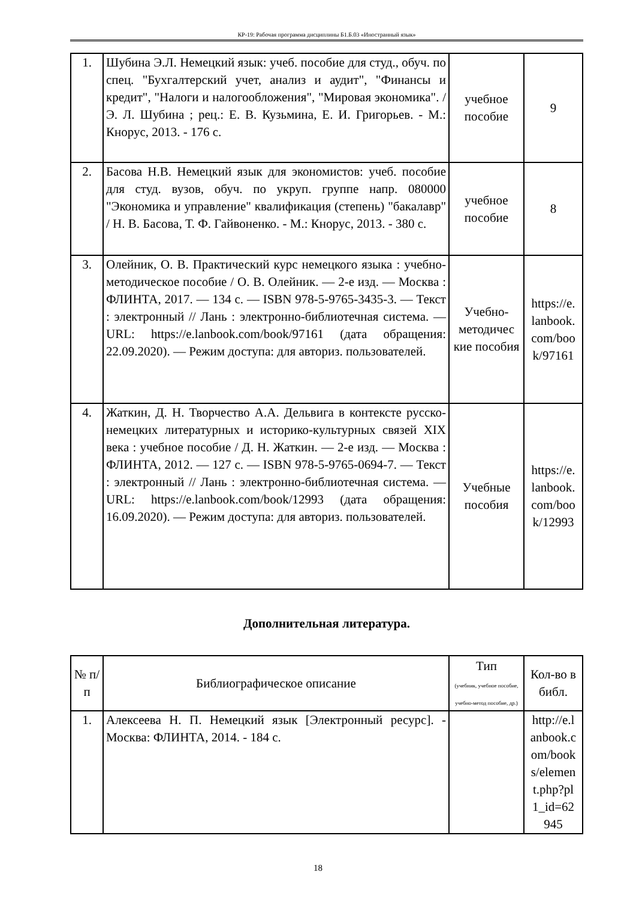КР-19: Рабочая программа дисциплины Б1.Б.03 «Иностранный язык»
| 1. | Шубина Э.Л. Немецкий язык: учеб. пособие для студ., обуч. по спец. "Бухгалтерский учет, анализ и аудит", "Финансы и кредит", "Налоги и налогообложения", "Мировая экономика". / Э. Л. Шубина ; рец.: Е. В. Кузьмина, Е. И. Григорьев. - М.: Кнорус, 2013. - 176 с. | учебное пособие | 9 |
| 2. | Басова Н.В. Немецкий язык для экономистов: учеб. пособие для студ. вузов, обуч. по укруп. группе напр. 080000 "Экономика и управление" квалификация (степень) "бакалавр" / Н. В. Басова, Т. Ф. Гайвоненко. - М.: Кнорус, 2013. - 380 с. | учебное пособие | 8 |
| 3. | Олейник, О. В. Практический курс немецкого языка : учебно-методическое пособие / О. В. Олейник. — 2-е изд. — Москва : ФЛИНТА, 2017. — 134 с. — ISBN 978-5-9765-3435-3. — Текст : электронный // Лань : электронно-библиотечная система. — URL: https://e.lanbook.com/book/97161 (дата обращения: 22.09.2020). — Режим доступа: для авториз. пользователей. | Учебно-методичес кие пособия | https://e. lanbook. com/boo k/97161 |
| 4. | Жаткин, Д. Н. Творчество А.А. Дельвига в контексте русско-немецких литературных и историко-культурных связей XIX века : учебное пособие / Д. Н. Жаткин. — 2-е изд. — Москва : ФЛИНТА, 2012. — 127 с. — ISBN 978-5-9765-0694-7. — Текст : электронный // Лань : электронно-библиотечная система. — URL: https://e.lanbook.com/book/12993 (дата обращения: 16.09.2020). — Режим доступа: для авториз. пользователей. | Учебные пособия | https://e. lanbook. com/boo k/12993 |
Дополнительная литература.
| № п/п | Библиографическое описание | Тип (учебник, учебное пособие, учебно-метод пособие, др.) | Кол-во в библ. |
| --- | --- | --- | --- |
| 1. | Алексеева Н. П. Немецкий язык [Электронный ресурс]. - Москва: ФЛИНТА, 2014. - 184 с. | | http://e.l anbook.c om/book s/elemen t.php?pl 1_id=62 945 |
18